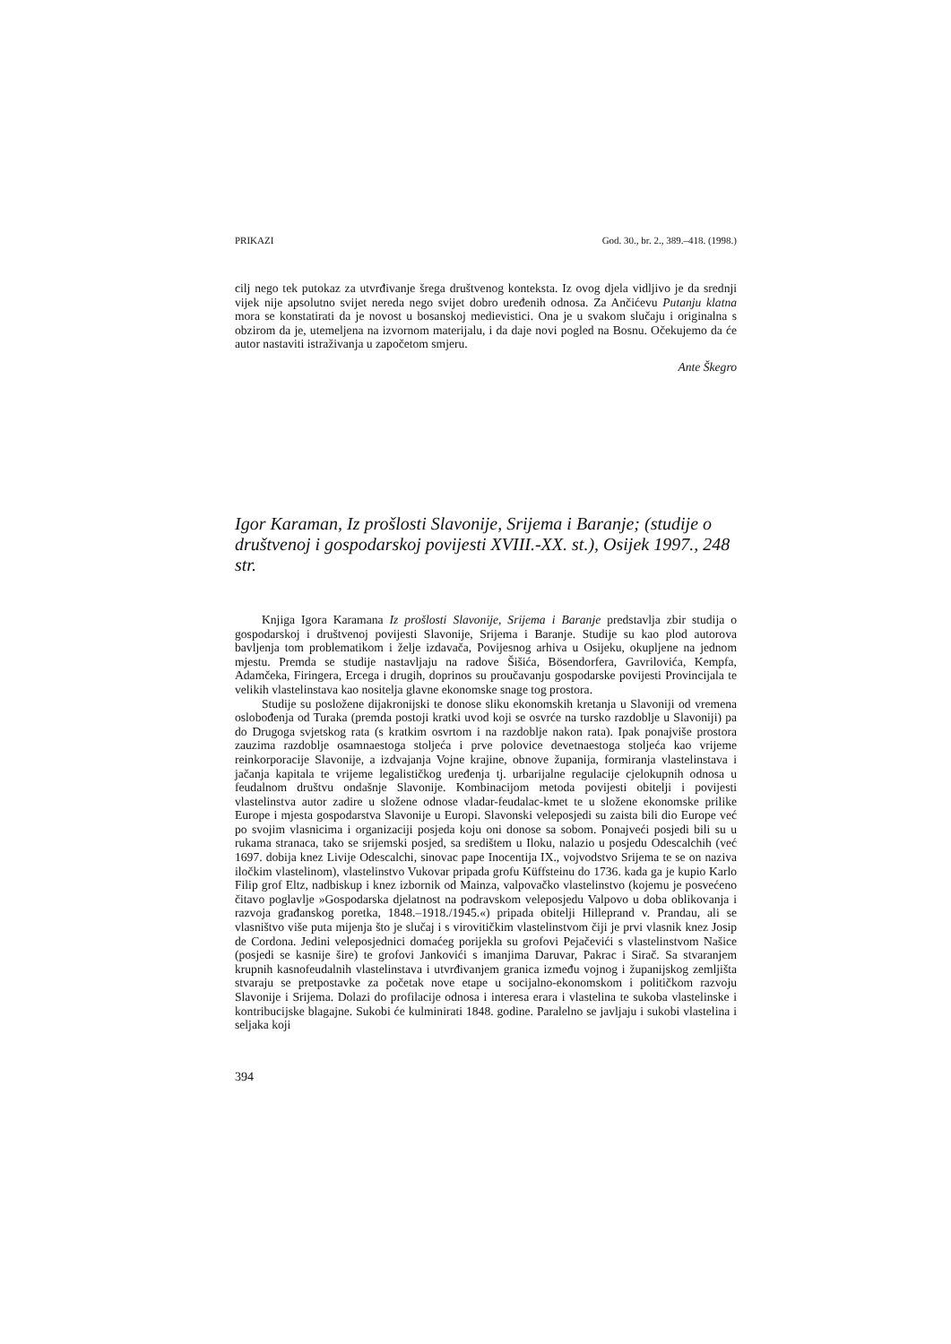PRIKAZI God. 30., br. 2., 389.–418. (1998.)
cilj nego tek putokaz za utvrđivanje šrega društvenog konteksta. Iz ovog djela vidljivo je da srednji vijek nije apsolutno svijet nereda nego svijet dobro uređenih odnosa. Za Ančićevu Putanju klatna mora se konstatirati da je novost u bosanskoj medievistici. Ona je u svakom slučaju i originalna s obzirom da je, utemeljena na izvornom materijalu, i da daje novi pogled na Bosnu. Očekujemo da će autor nastaviti istraživanja u započetom smjeru.
Ante Škegro
Igor Karaman, Iz prošlosti Slavonije, Srijema i Baranje; (studije o društvenoj i gospodarskoj povijesti XVIII.-XX. st.), Osijek 1997., 248 str.
Knjiga Igora Karamana Iz prošlosti Slavonije, Srijema i Baranje predstavlja zbir studija o gospodarskoj i društvenoj povijesti Slavonije, Srijema i Baranje. Studije su kao plod autorova bavljenja tom problematikom i želje izdavača, Povijesnog arhiva u Osijeku, okupljene na jednom mjestu. Premda se studije nastavljaju na radove Šišića, Bösendorfera, Gavrilovića, Kempfa, Adamčeka, Firingera, Ercega i drugih, doprinos su proučavanju gospodarske povijesti Provincijala te velikih vlastelinstava kao nositelja glavne ekonomske snage tog prostora.
Studije su posložene dijakronijski te donose sliku ekonomskih kretanja u Slavoniji od vremena oslobođenja od Turaka (premda postoji kratki uvod koji se osvrće na tursko razdoblje u Slavoniji) pa do Drugoga svjetskog rata (s kratkim osvrtom i na razdoblje nakon rata). Ipak ponajviše prostora zauzima razdoblje osamnaestoga stoljeća i prve polovice devetnaestoga stoljeća kao vrijeme reinkorporacije Slavonije, a izdvajanja Vojne krajine, obnove županija, formiranja vlastelinstava i jačanja kapitala te vrijeme legalističkog uređenja tj. urbarijalne regulacije cjelokupnih odnosa u feudalnom društvu ondašnje Slavonije. Kombinacijom metoda povijesti obitelji i povijesti vlastelinstva autor zadire u složene odnose vladar-feudalac-kmet te u složene ekonomske prilike Europe i mjesta gospodarstva Slavonije u Europi. Slavonski veleposjedi su zaista bili dio Europe već po svojim vlasnicima i organizaciji posjeda koju oni donose sa sobom. Ponajveći posjedi bili su u rukama stranaca, tako se srijemski posjed, sa središtem u Iloku, nalazio u posjedu Odescalchih (već 1697. dobija knez Livije Odescalchi, sinovac pape Inocentija IX., vojvodstvo Srijema te se on naziva iločkim vlastelinom), vlastelinstvo Vukovar pripada grofu Küffsteinu do 1736. kada ga je kupio Karlo Filip grof Eltz, nadbiskup i knez izbornik od Mainza, valpovačko vlastelinstvo (kojemu je posvećeno čitavo poglavlje »Gospodarska djelatnost na podravskom veleposjedu Valpovo u doba oblikovanja i razvoja građanskog poretka, 1848.–1918./1945.«) pripada obitelji Hilleprand v. Prandau, ali se vlasništvo više puta mijenja što je slučaj i s virovitičkim vlastelinstvom čiji je prvi vlasnik knez Josip de Cordona. Jedini veleposjednici domaćeg porijekla su grofovi Pejačevići s vlastelinstvom Našice (posjedi se kasnije šire) te grofovi Jankovići s imanjima Daruvar, Pakrac i Sirač. Sa stvaranjem krupnih kasnofeudalnih vlastelinstava i utvrđivanjem granica između vojnog i županijskog zemljišta stvaraju se pretpostavke za početak nove etape u socijalno-ekonomskom i političkom razvoju Slavonije i Srijema. Dolazi do profilacije odnosa i interesa erara i vlastelina te sukoba vlastelinske i kontribucijske blagajne. Sukobi će kulminirati 1848. godine. Paralelno se javljaju i sukobi vlastelina i seljaka koji
394